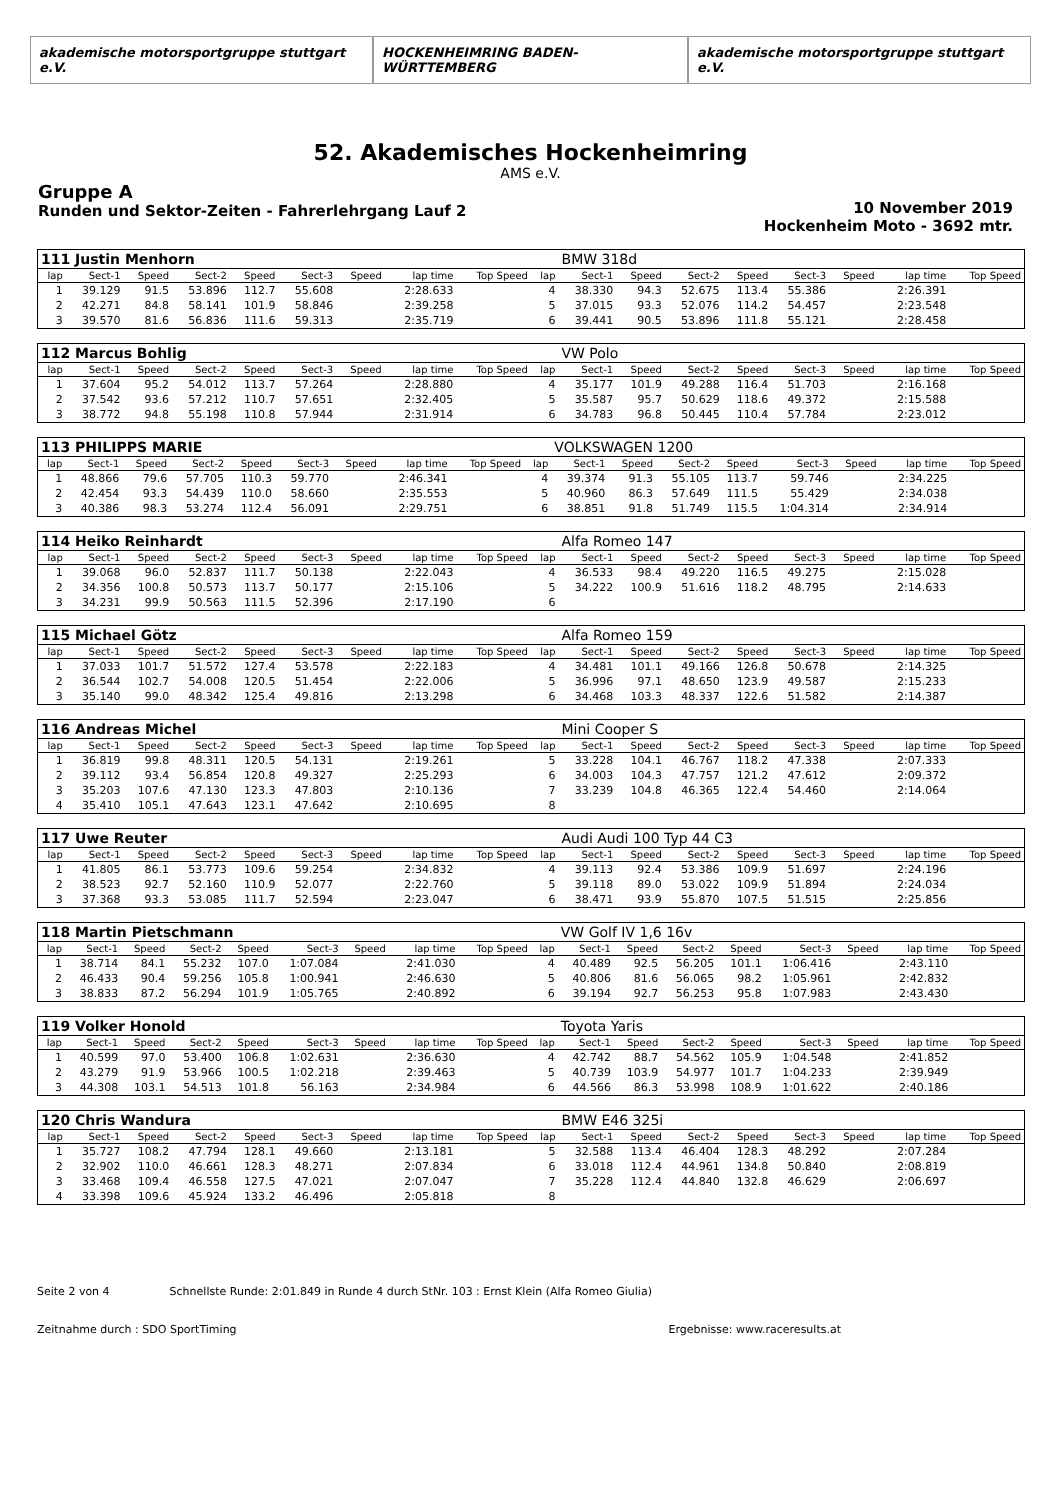akademische motorsportgruppe stuttgart e.V.
HOCKENHEIMRING BADEN-WÜRTTEMBERG
akademische motorsportgruppe stuttgart e.V.
52. Akademisches Hockenheimring
AMS e.V.
Gruppe A
Runden und Sektor-Zeiten - Fahrerlehrgang Lauf 2
10 November 2019
Hockenheim Moto - 3692 mtr.
| 111 Justin Menhorn | | | | | | | | | | BMW 318d | | | | | | | |
| lap | Sect-1 | Speed | Sect-2 | Speed | Sect-3 | Speed | lap time | Top Speed | lap | Sect-1 | Speed | Sect-2 | Speed | Sect-3 | Speed | lap time | Top Speed |
| 1 | 39.129 | 91.5 | 53.896 | 112.7 | 55.608 | | 2:28.633 | | 4 | 38.330 | 94.3 | 52.675 | 113.4 | 55.386 | | 2:26.391 | |
| 2 | 42.271 | 84.8 | 58.141 | 101.9 | 58.846 | | 2:39.258 | | 5 | 37.015 | 93.3 | 52.076 | 114.2 | 54.457 | | 2:23.548 | |
| 3 | 39.570 | 81.6 | 56.836 | 111.6 | 59.313 | | 2:35.719 | | 6 | 39.441 | 90.5 | 53.896 | 111.8 | 55.121 | | 2:28.458 | |
| 112 Marcus Bohlig | | | | | | | | | | VW Polo | | | | | | | |
| lap | Sect-1 | Speed | Sect-2 | Speed | Sect-3 | Speed | lap time | Top Speed | lap | Sect-1 | Speed | Sect-2 | Speed | Sect-3 | Speed | lap time | Top Speed |
| 1 | 37.604 | 95.2 | 54.012 | 113.7 | 57.264 | | 2:28.880 | | 4 | 35.177 | 101.9 | 49.288 | 116.4 | 51.703 | | 2:16.168 | |
| 2 | 37.542 | 93.6 | 57.212 | 110.7 | 57.651 | | 2:32.405 | | 5 | 35.587 | 95.7 | 50.629 | 118.6 | 49.372 | | 2:15.588 | |
| 3 | 38.772 | 94.8 | 55.198 | 110.8 | 57.944 | | 2:31.914 | | 6 | 34.783 | 96.8 | 50.445 | 110.4 | 57.784 | | 2:23.012 | |
| 113 PHILIPPS MARIE | | | | | | | | | | VOLKSWAGEN 1200 | | | | | | | |
| lap | Sect-1 | Speed | Sect-2 | Speed | Sect-3 | Speed | lap time | Top Speed | lap | Sect-1 | Speed | Sect-2 | Speed | Sect-3 | Speed | lap time | Top Speed |
| 1 | 48.866 | 79.6 | 57.705 | 110.3 | 59.770 | | 2:46.341 | | 4 | 39.374 | 91.3 | 55.105 | 113.7 | 59.746 | | 2:34.225 | |
| 2 | 42.454 | 93.3 | 54.439 | 110.0 | 58.660 | | 2:35.553 | | 5 | 40.960 | 86.3 | 57.649 | 111.5 | 55.429 | | 2:34.038 | |
| 3 | 40.386 | 98.3 | 53.274 | 112.4 | 56.091 | | 2:29.751 | | 6 | 38.851 | 91.8 | 51.749 | 115.5 | 1:04.314 | | 2:34.914 | |
| 114 Heiko Reinhardt | | | | | | | | | | Alfa Romeo 147 | | | | | | | |
| lap | Sect-1 | Speed | Sect-2 | Speed | Sect-3 | Speed | lap time | Top Speed | lap | Sect-1 | Speed | Sect-2 | Speed | Sect-3 | Speed | lap time | Top Speed |
| 1 | 39.068 | 96.0 | 52.837 | 111.7 | 50.138 | | 2:22.043 | | 4 | 36.533 | 98.4 | 49.220 | 116.5 | 49.275 | | 2:15.028 | |
| 2 | 34.356 | 100.8 | 50.573 | 113.7 | 50.177 | | 2:15.106 | | 5 | 34.222 | 100.9 | 51.616 | 118.2 | 48.795 | | 2:14.633 | |
| 3 | 34.231 | 99.9 | 50.563 | 111.5 | 52.396 | | 2:17.190 | | 6 | | | | | | | | |
| 115 Michael Götz | | | | | | | | | | Alfa Romeo 159 | | | | | | | |
| lap | Sect-1 | Speed | Sect-2 | Speed | Sect-3 | Speed | lap time | Top Speed | lap | Sect-1 | Speed | Sect-2 | Speed | Sect-3 | Speed | lap time | Top Speed |
| 1 | 37.033 | 101.7 | 51.572 | 127.4 | 53.578 | | 2:22.183 | | 4 | 34.481 | 101.1 | 49.166 | 126.8 | 50.678 | | 2:14.325 | |
| 2 | 36.544 | 102.7 | 54.008 | 120.5 | 51.454 | | 2:22.006 | | 5 | 36.996 | 97.1 | 48.650 | 123.9 | 49.587 | | 2:15.233 | |
| 3 | 35.140 | 99.0 | 48.342 | 125.4 | 49.816 | | 2:13.298 | | 6 | 34.468 | 103.3 | 48.337 | 122.6 | 51.582 | | 2:14.387 | |
| 116 Andreas Michel | | | | | | | | | | Mini Cooper S | | | | | | | |
| lap | Sect-1 | Speed | Sect-2 | Speed | Sect-3 | Speed | lap time | Top Speed | lap | Sect-1 | Speed | Sect-2 | Speed | Sect-3 | Speed | lap time | Top Speed |
| 1 | 36.819 | 99.8 | 48.311 | 120.5 | 54.131 | | 2:19.261 | | 5 | 33.228 | 104.1 | 46.767 | 118.2 | 47.338 | | 2:07.333 | |
| 2 | 39.112 | 93.4 | 56.854 | 120.8 | 49.327 | | 2:25.293 | | 6 | 34.003 | 104.3 | 47.757 | 121.2 | 47.612 | | 2:09.372 | |
| 3 | 35.203 | 107.6 | 47.130 | 123.3 | 47.803 | | 2:10.136 | | 7 | 33.239 | 104.8 | 46.365 | 122.4 | 54.460 | | 2:14.064 | |
| 4 | 35.410 | 105.1 | 47.643 | 123.1 | 47.642 | | 2:10.695 | | 8 | | | | | | | | |
| 117 Uwe Reuter | | | | | | | | | | Audi Audi 100 Typ 44 C3 | | | | | | | |
| lap | Sect-1 | Speed | Sect-2 | Speed | Sect-3 | Speed | lap time | Top Speed | lap | Sect-1 | Speed | Sect-2 | Speed | Sect-3 | Speed | lap time | Top Speed |
| 1 | 41.805 | 86.1 | 53.773 | 109.6 | 59.254 | | 2:34.832 | | 4 | 39.113 | 92.4 | 53.386 | 109.9 | 51.697 | | 2:24.196 | |
| 2 | 38.523 | 92.7 | 52.160 | 110.9 | 52.077 | | 2:22.760 | | 5 | 39.118 | 89.0 | 53.022 | 109.9 | 51.894 | | 2:24.034 | |
| 3 | 37.368 | 93.3 | 53.085 | 111.7 | 52.594 | | 2:23.047 | | 6 | 38.471 | 93.9 | 55.870 | 107.5 | 51.515 | | 2:25.856 | |
| 118 Martin Pietschmann | | | | | | | | | | VW Golf IV 1,6 16v | | | | | | | |
| lap | Sect-1 | Speed | Sect-2 | Speed | Sect-3 | Speed | lap time | Top Speed | lap | Sect-1 | Speed | Sect-2 | Speed | Sect-3 | Speed | lap time | Top Speed |
| 1 | 38.714 | 84.1 | 55.232 | 107.0 | 1:07.084 | | 2:41.030 | | 4 | 40.489 | 92.5 | 56.205 | 101.1 | 1:06.416 | | 2:43.110 | |
| 2 | 46.433 | 90.4 | 59.256 | 105.8 | 1:00.941 | | 2:46.630 | | 5 | 40.806 | 81.6 | 56.065 | 98.2 | 1:05.961 | | 2:42.832 | |
| 3 | 38.833 | 87.2 | 56.294 | 101.9 | 1:05.765 | | 2:40.892 | | 6 | 39.194 | 92.7 | 56.253 | 95.8 | 1:07.983 | | 2:43.430 | |
| 119 Volker Honold | | | | | | | | | | Toyota Yaris | | | | | | | |
| lap | Sect-1 | Speed | Sect-2 | Speed | Sect-3 | Speed | lap time | Top Speed | lap | Sect-1 | Speed | Sect-2 | Speed | Sect-3 | Speed | lap time | Top Speed |
| 1 | 40.599 | 97.0 | 53.400 | 106.8 | 1:02.631 | | 2:36.630 | | 4 | 42.742 | 88.7 | 54.562 | 105.9 | 1:04.548 | | 2:41.852 | |
| 2 | 43.279 | 91.9 | 53.966 | 100.5 | 1:02.218 | | 2:39.463 | | 5 | 40.739 | 103.9 | 54.977 | 101.7 | 1:04.233 | | 2:39.949 | |
| 3 | 44.308 | 103.1 | 54.513 | 101.8 | 56.163 | | 2:34.984 | | 6 | 44.566 | 86.3 | 53.998 | 108.9 | 1:01.622 | | 2:40.186 | |
| 120 Chris Wandura | | | | | | | | | | BMW E46 325i | | | | | | | |
| lap | Sect-1 | Speed | Sect-2 | Speed | Sect-3 | Speed | lap time | Top Speed | lap | Sect-1 | Speed | Sect-2 | Speed | Sect-3 | Speed | lap time | Top Speed |
| 1 | 35.727 | 108.2 | 47.794 | 128.1 | 49.660 | | 2:13.181 | | 5 | 32.588 | 113.4 | 46.404 | 128.3 | 48.292 | | 2:07.284 | |
| 2 | 32.902 | 110.0 | 46.661 | 128.3 | 48.271 | | 2:07.834 | | 6 | 33.018 | 112.4 | 44.961 | 134.8 | 50.840 | | 2:08.819 | |
| 3 | 33.468 | 109.4 | 46.558 | 127.5 | 47.021 | | 2:07.047 | | 7 | 35.228 | 112.4 | 44.840 | 132.8 | 46.629 | | 2:06.697 | |
| 4 | 33.398 | 109.6 | 45.924 | 133.2 | 46.496 | | 2:05.818 | | 8 | | | | | | | | |
Seite 2 von 4 Schnellste Runde: 2:01.849 in Runde 4 durch StNr. 103 : Ernst Klein (Alfa Romeo Giulia)
Zeitnahme durch : SDO SportTiming Ergebnisse: www.raceresults.at